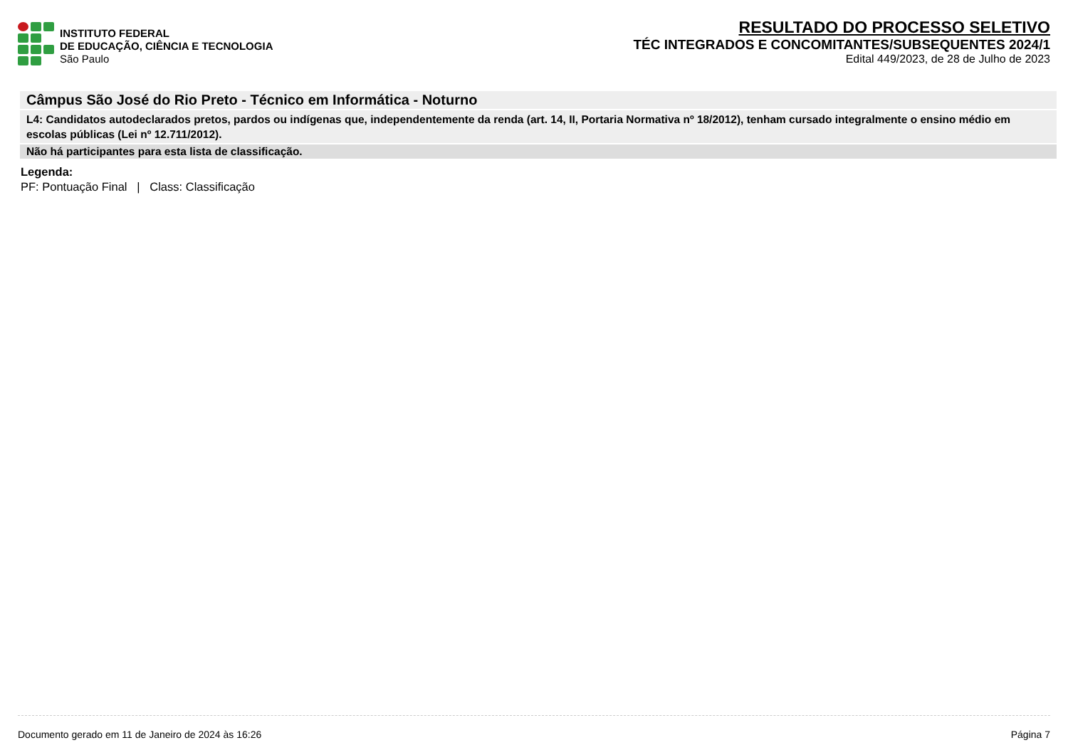INSTITUTO FEDERAL
DE EDUCAÇÃO, CIÊNCIA E TECNOLOGIA
São Paulo
RESULTADO DO PROCESSO SELETIVO
TÉC INTEGRADOS E CONCOMITANTES/SUBSEQUENTES 2024/1
Edital 449/2023, de 28 de Julho de 2023
Câmpus São José do Rio Preto - Técnico em Informática - Noturno
L4: Candidatos autodeclarados pretos, pardos ou indígenas que, independentemente da renda (art. 14, II, Portaria Normativa nº 18/2012), tenham cursado integralmente o ensino médio em escolas públicas (Lei nº 12.711/2012).
Não há participantes para esta lista de classificação.
Legenda:
PF: Pontuação Final | Class: Classificação
Documento gerado em 11 de Janeiro de 2024 às 16:26 Página 7